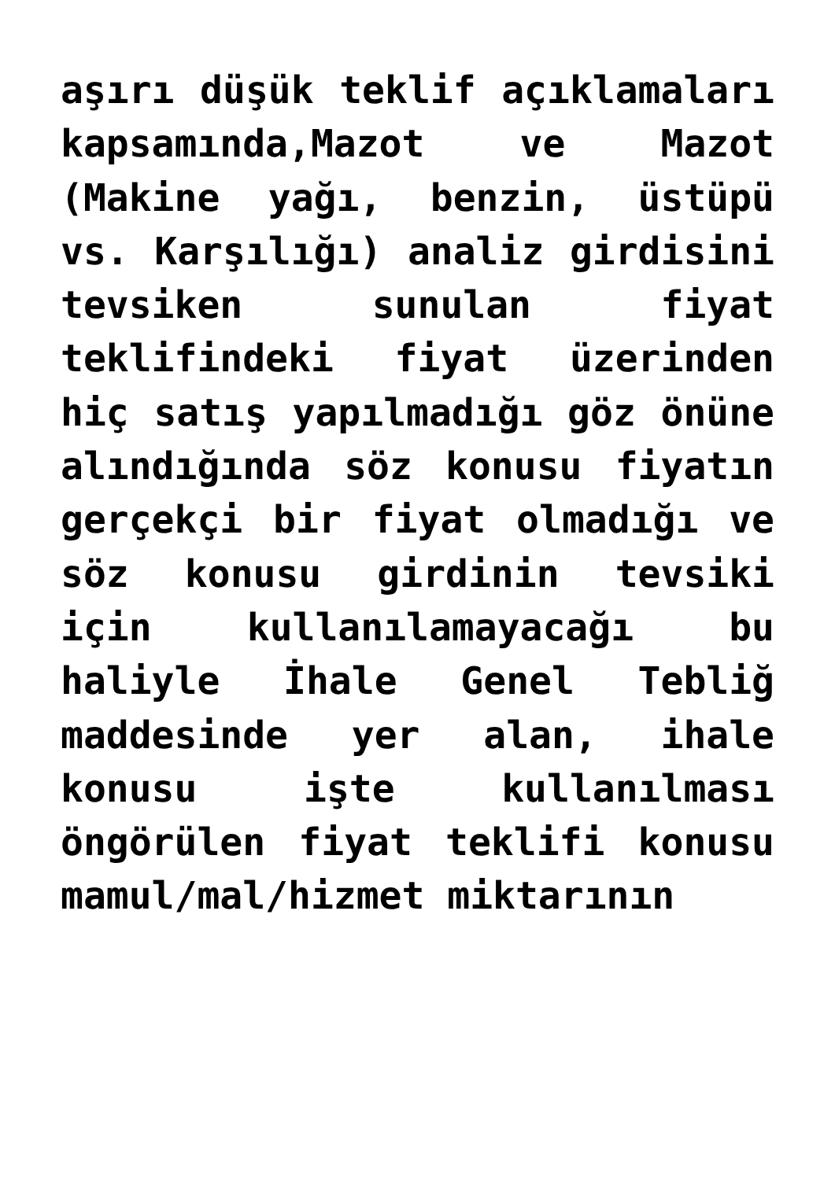aşırı düşük teklif açıklamaları kapsamında,Mazot ve Mazot (Makine yağı, benzin, üstüpü vs. Karşılığı) analiz girdisini tevsiken sunulan fiyat teklifindeki fiyat üzerinden hiç satış yapılmadığı göz önüne alındığında söz konusu fiyatın gerçekçi bir fiyat olmadığı ve söz konusu girdinin tevsiki için kullanılamayacağı bu haliyle İhale Genel Tebliğ maddesinde yer alan, ihale konusu işte kullanılması öngörülen fiyat teklifi konusu mamul/mal/hizmet miktarının